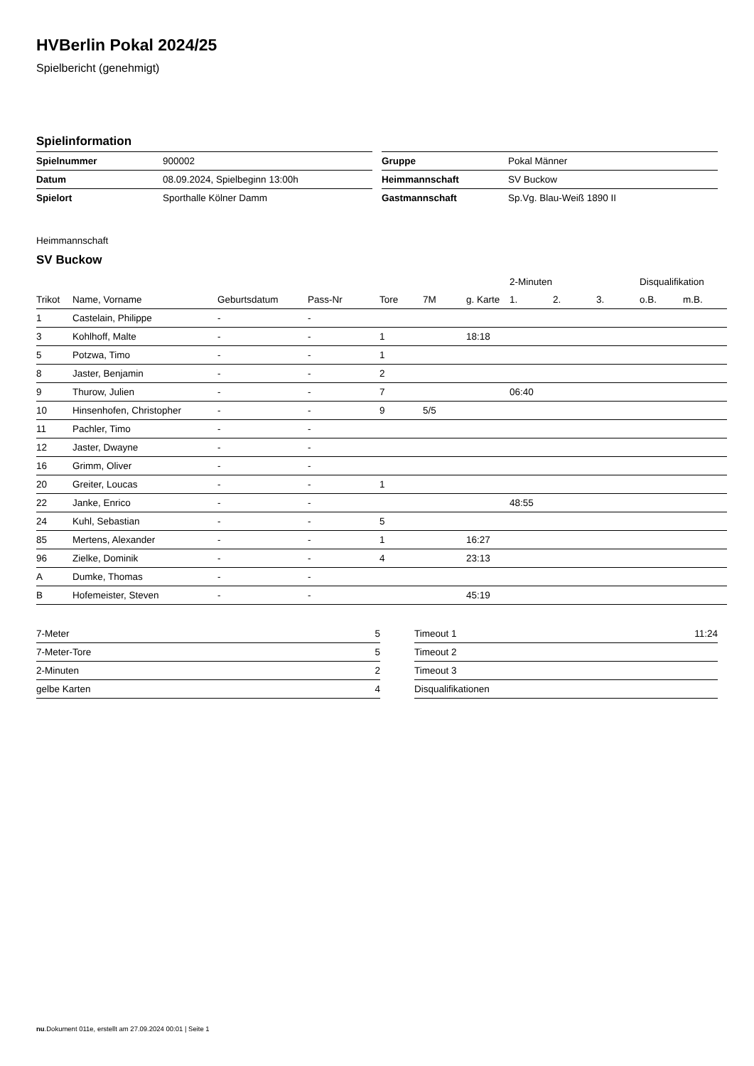HVBerlin Pokal 2024/25
Spielbericht (genehmigt)
Spielinformation
| Spielnummer | 900002 |
| Datum | 08.09.2024, Spielbeginn 13:00h |
| Spielort | Sporthalle Kölner Damm |
| Gruppe | Pokal Männer |
| Heimmannschaft | SV Buckow |
| Gastmannschaft | Sp.Vg. Blau-Weiß 1890 II |
Heimmannschaft
SV Buckow
| | | | | | | | 2-Minuten | | | Disqualifikation | |
| --- | --- | --- | --- | --- | --- | --- | --- | --- | --- | --- | --- |
| Trikot | Name, Vorname | Geburtsdatum | Pass-Nr | Tore | 7M | g. Karte | 1. | 2. | 3. | o.B. | m.B. |
| 1 | Castelain, Philippe | - | - | | | | | | | | |
| 3 | Kohlhoff, Malte | - | - | 1 | | 18:18 | | | | | |
| 5 | Potzwa, Timo | - | - | 1 | | | | | | | |
| 8 | Jaster, Benjamin | - | - | 2 | | | | | | | |
| 9 | Thurow, Julien | - | - | 7 | | | 06:40 | | | | |
| 10 | Hinsenhofen, Christopher | - | - | 9 | 5/5 | | | | | | |
| 11 | Pachler, Timo | - | - | | | | | | | | |
| 12 | Jaster, Dwayne | - | - | | | | | | | | |
| 16 | Grimm, Oliver | - | - | | | | | | | | |
| 20 | Greiter, Loucas | - | - | 1 | | | | | | | |
| 22 | Janke, Enrico | - | - | | | | 48:55 | | | | |
| 24 | Kuhl, Sebastian | - | - | 5 | | | | | | | |
| 85 | Mertens, Alexander | - | - | 1 | | 16:27 | | | | | |
| 96 | Zielke, Dominik | - | - | 4 | | 23:13 | | | | | |
| A | Dumke, Thomas | - | - | | | | | | | | |
| B | Hofemeister, Steven | - | - | | | 45:19 | | | | | |
| 7-Meter | 5 |
| 7-Meter-Tore | 5 |
| 2-Minuten | 2 |
| gelbe Karten | 4 |
| Timeout 1 | 11:24 |
| Timeout 2 | |
| Timeout 3 | |
| Disqualifikationen | |
nu.Dokument 011e, erstellt am 27.09.2024 00:01 | Seite 1